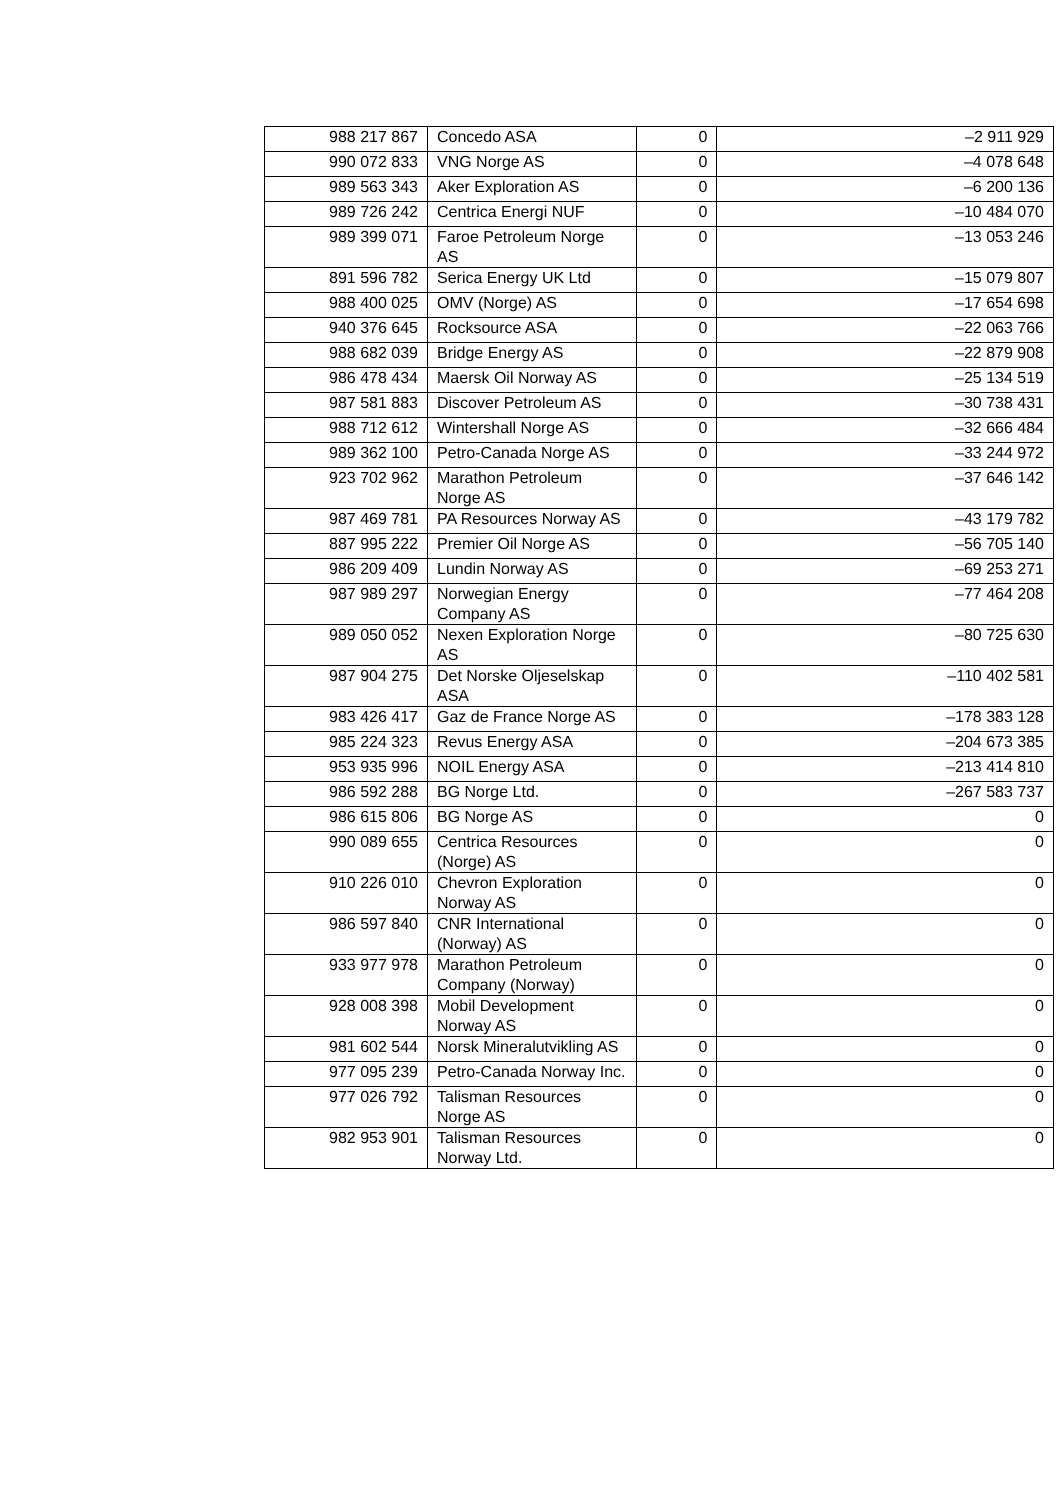| 988 217 867 | Concedo ASA | 0 | –2 911 929 |
| 990 072 833 | VNG Norge AS | 0 | –4 078 648 |
| 989 563 343 | Aker Exploration AS | 0 | –6 200 136 |
| 989 726 242 | Centrica Energi NUF | 0 | –10 484 070 |
| 989 399 071 | Faroe Petroleum Norge AS | 0 | –13 053 246 |
| 891 596 782 | Serica Energy UK Ltd | 0 | –15 079 807 |
| 988 400 025 | OMV (Norge) AS | 0 | –17 654 698 |
| 940 376 645 | Rocksource ASA | 0 | –22 063 766 |
| 988 682 039 | Bridge Energy AS | 0 | –22 879 908 |
| 986 478 434 | Maersk Oil Norway AS | 0 | –25 134 519 |
| 987 581 883 | Discover Petroleum AS | 0 | –30 738 431 |
| 988 712 612 | Wintershall Norge AS | 0 | –32 666 484 |
| 989 362 100 | Petro-Canada Norge AS | 0 | –33 244 972 |
| 923 702 962 | Marathon Petroleum Norge AS | 0 | –37 646 142 |
| 987 469 781 | PA Resources Norway AS | 0 | –43 179 782 |
| 887 995 222 | Premier Oil Norge AS | 0 | –56 705 140 |
| 986 209 409 | Lundin Norway AS | 0 | –69 253 271 |
| 987 989 297 | Norwegian Energy Company AS | 0 | –77 464 208 |
| 989 050 052 | Nexen Exploration Norge AS | 0 | –80 725 630 |
| 987 904 275 | Det Norske Oljeselskap ASA | 0 | –110 402 581 |
| 983 426 417 | Gaz de France Norge AS | 0 | –178 383 128 |
| 985 224 323 | Revus Energy ASA | 0 | –204 673 385 |
| 953 935 996 | NOIL Energy ASA | 0 | –213 414 810 |
| 986 592 288 | BG Norge Ltd. | 0 | –267 583 737 |
| 986 615 806 | BG Norge AS | 0 | 0 |
| 990 089 655 | Centrica Resources (Norge) AS | 0 | 0 |
| 910 226 010 | Chevron Exploration Norway AS | 0 | 0 |
| 986 597 840 | CNR International (Norway) AS | 0 | 0 |
| 933 977 978 | Marathon Petroleum Company (Norway) | 0 | 0 |
| 928 008 398 | Mobil Development Norway AS | 0 | 0 |
| 981 602 544 | Norsk Mineralutvikling AS | 0 | 0 |
| 977 095 239 | Petro-Canada Norway Inc. | 0 | 0 |
| 977 026 792 | Talisman Resources Norge AS | 0 | 0 |
| 982 953 901 | Talisman Resources Norway Ltd. | 0 | 0 |